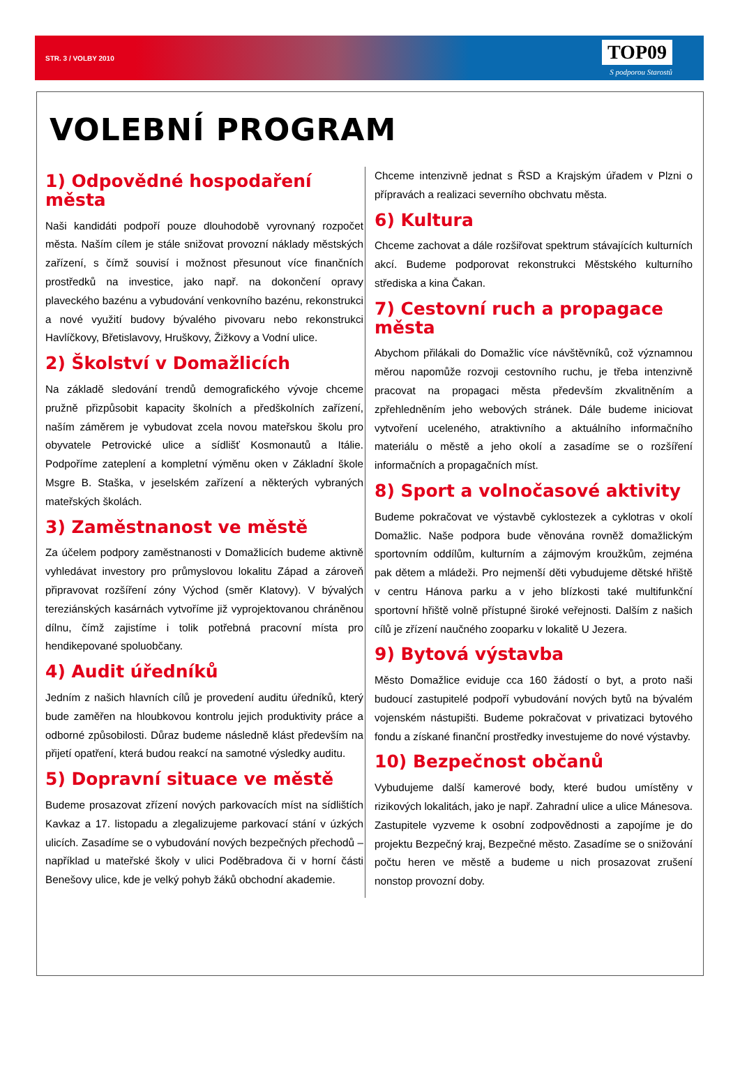STR. 3 / VOLBY 2010
TOP09
S podporou Starostů
VOLEBNÍ PROGRAM
1) Odpovědné hospodaření města
Naši kandidáti podpoří pouze dlouhodobě vyrovnaný rozpočet města. Naším cílem je stále snižovat provozní náklady městských zařízení, s čímž souvisí i možnost přesunout více finančních prostředků na investice, jako např. na dokončení opravy plaveckého bazénu a vybudování venkovního bazénu, rekonstrukci a nové využití budovy bývalého pivovaru nebo rekonstrukci Havlíčkovy, Břetislavovy, Hruškovy, Žižkovy a Vodní ulice.
2) Školství v Domažlicích
Na základě sledování trendů demografického vývoje chceme pružně přizpůsobit kapacity školních a předškolních zařízení, naším záměrem je vybudovat zcela novou mateřskou školu pro obyvatele Petrovické ulice a sídlišť Kosmonautů a Itálie. Podpoříme zateplení a kompletní výměnu oken v Základní škole Msgre B. Staška, v jeselském zařízení a některých vybraných mateřských školách.
3) Zaměstnanost ve městě
Za účelem podpory zaměstnanosti v Domažlicích budeme aktivně vyhledávat investory pro průmyslovou lokalitu Západ a zároveň připravovat rozšíření zóny Východ (směr Klatovy). V bývalých tereziánských kasárnách vytvoříme již vyprojektovanou chráněnou dílnu, čímž zajistíme i tolik potřebná pracovní místa pro hendikepované spoluobčany.
4) Audit úředníků
Jedním z našich hlavních cílů je provedení auditu úředníků, který bude zaměřen na hloubkovou kontrolu jejich produktivity práce a odborné způsobilosti. Důraz budeme následně klást především na přijetí opatření, která budou reakcí na samotné výsledky auditu.
5) Dopravní situace ve městě
Budeme prosazovat zřízení nových parkovacích míst na sídlištích Kavkaz a 17. listopadu a zlegalizujeme parkovací stání v úzkých ulicích. Zasadíme se o vybudování nových bezpečných přechodů – například u mateřské školy v ulici Poděbradova či v horní části Benešovy ulice, kde je velký pohyb žáků obchodní akademie.
Chceme intenzivně jednat s ŘSD a Krajským úřadem v Plzni o přípravách a realizaci severního obchvatu města.
6) Kultura
Chceme zachovat a dále rozšiřovat spektrum stávajících kulturních akcí. Budeme podporovat rekonstrukci Městského kulturního střediska a kina Čakan.
7) Cestovní ruch a propagace města
Abychom přilákali do Domažlic více návštěvníků, což významnou měrou napomůže rozvoji cestovního ruchu, je třeba intenzivně pracovat na propagaci města především zkvalitněním a zpřehledněním jeho webových stránek. Dále budeme iniciovat vytvoření uceleného, atraktivního a aktuálního informačního materiálu o městě a jeho okolí a zasadíme se o rozšíření informačních a propagačních míst.
8) Sport a volnočasové aktivity
Budeme pokračovat ve výstavbě cyklostezek a cyklotras v okolí Domažlic. Naše podpora bude věnována rovněž domažlickým sportovním oddílům, kulturním a zájmovým kroužkům, zejména pak dětem a mládeži. Pro nejmenší děti vybudujeme dětské hřiště v centru Hánova parku a v jeho blízkosti také multifunkční sportovní hřiště volně přístupné široké veřejnosti. Dalším z našich cílů je zřízení naučného zooparku v lokalitě U Jezera.
9) Bytová výstavba
Město Domažlice eviduje cca 160 žádostí o byt, a proto naši budoucí zastupitelé podpoří vybudování nových bytů na bývalém vojenském nástupišti. Budeme pokračovat v privatizaci bytového fondu a získané finanční prostředky investujeme do nové výstavby.
10) Bezpečnost občanů
Vybudujeme další kamerové body, které budou umístěny v rizikových lokalitách, jako je např. Zahradní ulice a ulice Mánesova. Zastupitele vyzveme k osobní zodpovědnosti a zapojíme je do projektu Bezpečný kraj, Bezpečné město. Zasadíme se o snižování počtu heren ve městě a budeme u nich prosazovat zrušení nonstop provozní doby.